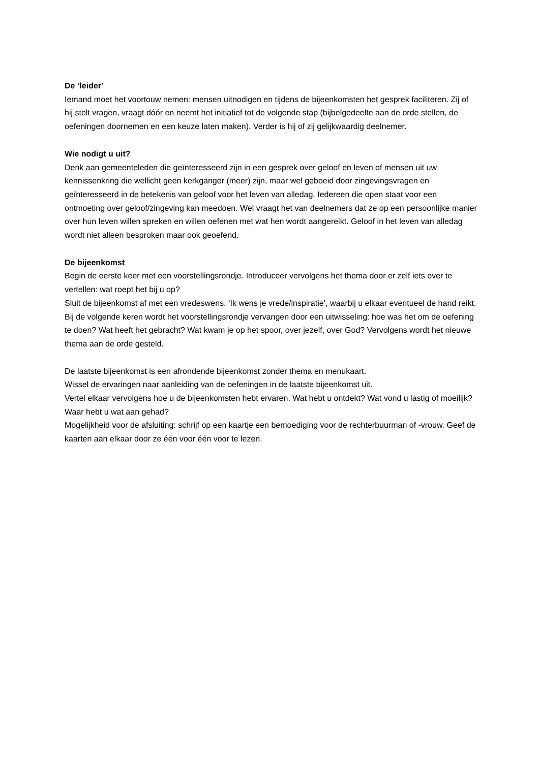De ‘leider’
Iemand moet het voortouw nemen: mensen uitnodigen en tijdens de bijeenkomsten het gesprek faciliteren. Zij of hij stelt vragen, vraagt dóór en neemt het initiatief tot de volgende stap (bijbelgedeelte aan de orde stellen, de oefeningen doornemen en een keuze laten maken). Verder is hij of zij gelijkwaardig deelnemer.
Wie nodigt u uit?
Denk aan gemeenteleden die geïnteresseerd zijn in een gesprek over geloof en leven of mensen uit uw kennissenkring die wellicht geen kerkganger (meer) zijn, maar wel geboeid door zingevingsvragen en geïnteresseerd in de betekenis van geloof voor het leven van alledag. Iedereen die open staat voor een ontmoeting over geloof/zingeving kan meedoen. Wel vraagt het van deelnemers dat ze op een persoonlijke manier over hun leven willen spreken en willen oefenen met wat hen wordt aangereikt. Geloof in het leven van alledag wordt niet alleen besproken maar ook geoefend.
De bijeenkomst
Begin de eerste keer met een voorstellingsrondje. Introduceer vervolgens het thema door er zelf iets over te vertellen: wat roept het bij u op?
Sluit de bijeenkomst af met een vredeswens. ‘Ik wens je vrede/inspiratie’, waarbij u elkaar eventueel de hand reikt. Bij de volgende keren wordt het voorstellingsrondje vervangen door een uitwisseling: hoe was het om de oefening te doen? Wat heeft het gebracht? Wat kwam je op het spoor, over jezelf, over God? Vervolgens wordt het nieuwe thema aan de orde gesteld.
De laatste bijeenkomst is een afrondende bijeenkomst zonder thema en menukaart.
Wissel de ervaringen naar aanleiding van de oefeningen in de laatste bijeenkomst uit.
Vertel elkaar vervolgens hoe u de bijeenkomsten hebt ervaren. Wat hebt u ontdekt? Wat vond u lastig of moeilijk? Waar hebt u wat aan gehad?
Mogelijkheid voor de afsluiting: schrijf op een kaartje een bemoediging voor de rechterbuurman of -vrouw. Geef de kaarten aan elkaar door ze één voor één voor te lezen.